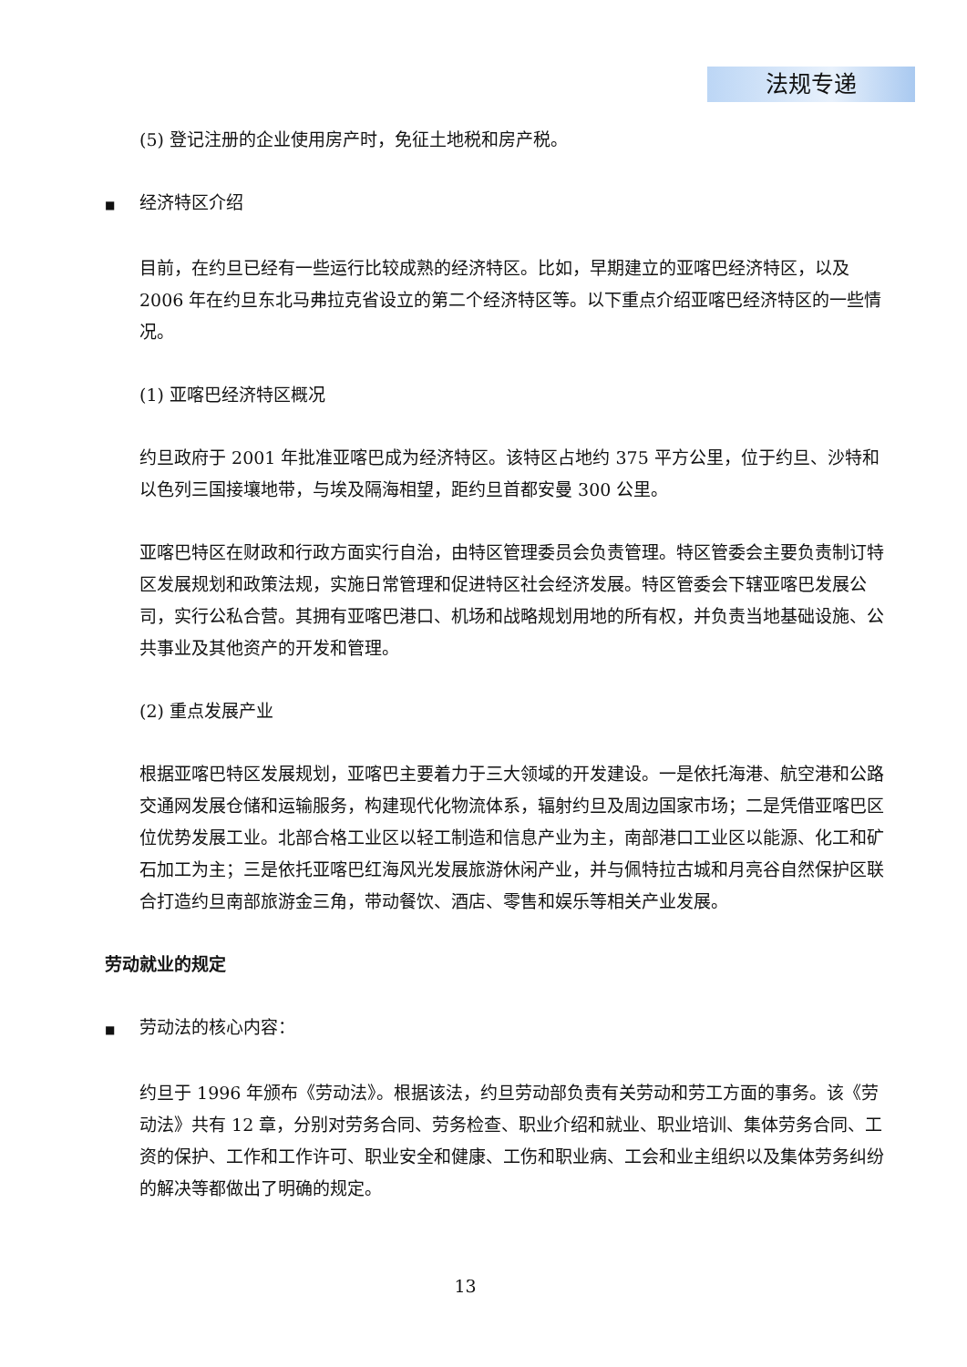法规专递
(5) 登记注册的企业使用房产时，免征土地税和房产税。
■ 经济特区介绍
目前，在约旦已经有一些运行比较成熟的经济特区。比如，早期建立的亚喀巴经济特区，以及 2006 年在约旦东北马弗拉克省设立的第二个经济特区等。以下重点介绍亚喀巴经济特区的一些情况。
(1) 亚喀巴经济特区概况
约旦政府于 2001 年批准亚喀巴成为经济特区。该特区占地约 375 平方公里，位于约旦、沙特和以色列三国接壤地带，与埃及隔海相望，距约旦首都安曼 300 公里。
亚喀巴特区在财政和行政方面实行自治，由特区管理委员会负责管理。特区管委会主要负责制订特区发展规划和政策法规，实施日常管理和促进特区社会经济发展。特区管委会下辖亚喀巴发展公司，实行公私合营。其拥有亚喀巴港口、机场和战略规划用地的所有权，并负责当地基础设施、公共事业及其他资产的开发和管理。
(2) 重点发展产业
根据亚喀巴特区发展规划，亚喀巴主要着力于三大领域的开发建设。一是依托海港、航空港和公路交通网发展仓储和运输服务，构建现代化物流体系，辐射约旦及周边国家市场；二是凭借亚喀巴区位优势发展工业。北部合格工业区以轻工制造和信息产业为主，南部港口工业区以能源、化工和矿石加工为主；三是依托亚喀巴红海风光发展旅游休闲产业，并与佩特拉古城和月亮谷自然保护区联合打造约旦南部旅游金三角，带动餐饮、酒店、零售和娱乐等相关产业发展。
劳动就业的规定
■ 劳动法的核心内容：
约旦于 1996 年颁布《劳动法》。根据该法，约旦劳动部负责有关劳动和劳工方面的事务。该《劳动法》共有 12 章，分别对劳务合同、劳务检查、职业介绍和就业、职业培训、集体劳务合同、工资的保护、工作和工作许可、职业安全和健康、工伤和职业病、工会和业主组织以及集体劳务纠纷的解决等都做出了明确的规定。
13